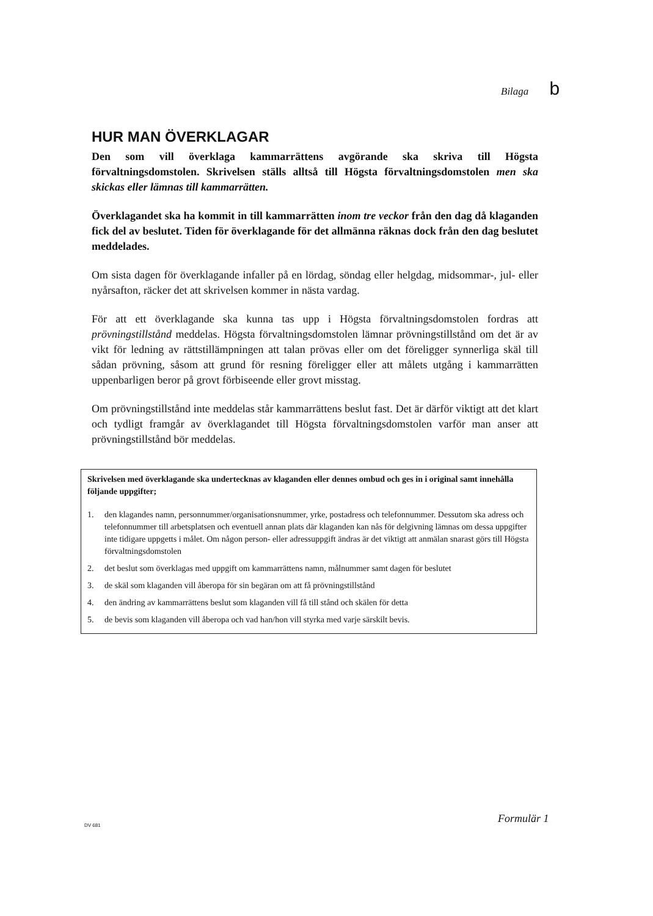Bilaga b
HUR MAN ÖVERKLAGAR
Den som vill överklaga kammarrättens avgörande ska skriva till Högsta förvaltningsdomstolen. Skrivelsen ställs alltså till Högsta förvaltningsdomstolen men ska skickas eller lämnas till kammarrätten.
Överklagandet ska ha kommit in till kammarrätten inom tre veckor från den dag då klaganden fick del av beslutet. Tiden för överklagande för det allmänna räknas dock från den dag beslutet meddelades.
Om sista dagen för överklagande infaller på en lördag, söndag eller helgdag, midsommar-, jul- eller nyårsafton, räcker det att skrivelsen kommer in nästa vardag.
För att ett överklagande ska kunna tas upp i Högsta förvaltningsdomstolen fordras att prövningstillstånd meddelas. Högsta förvaltningsdomstolen lämnar prövningstillstånd om det är av vikt för ledning av rättstillämpningen att talan prövas eller om det föreligger synnerliga skäl till sådan prövning, såsom att grund för resning föreligger eller att målets utgång i kammarrätten uppenbarligen beror på grovt förbiseende eller grovt misstag.
Om prövningstillstånd inte meddelas står kammarrättens beslut fast. Det är därför viktigt att det klart och tydligt framgår av överklagandet till Högsta förvaltningsdomstolen varför man anser att prövningstillstånd bör meddelas.
Skrivelsen med överklagande ska undertecknas av klaganden eller dennes ombud och ges in i original samt innehålla följande uppgifter;
1. den klagandes namn, personnummer/organisationsnummer, yrke, postadress och telefonnummer. Dessutom ska adress och telefonnummer till arbetsplatsen och eventuell annan plats där klaganden kan nås för delgivning lämnas om dessa uppgifter inte tidigare uppgetts i målet. Om någon person- eller adressuppgift ändras är det viktigt att anmälan snarast görs till Högsta förvaltningsdomstolen
2. det beslut som överklagas med uppgift om kammarrättens namn, målnummer samt dagen för beslutet
3. de skäl som klaganden vill åberopa för sin begäran om att få prövningstillstånd
4. den ändring av kammarrättens beslut som klaganden vill få till stånd och skälen för detta
5. de bevis som klaganden vill åberopa och vad han/hon vill styrka med varje särskilt bevis.
DV 681
Formulär 1